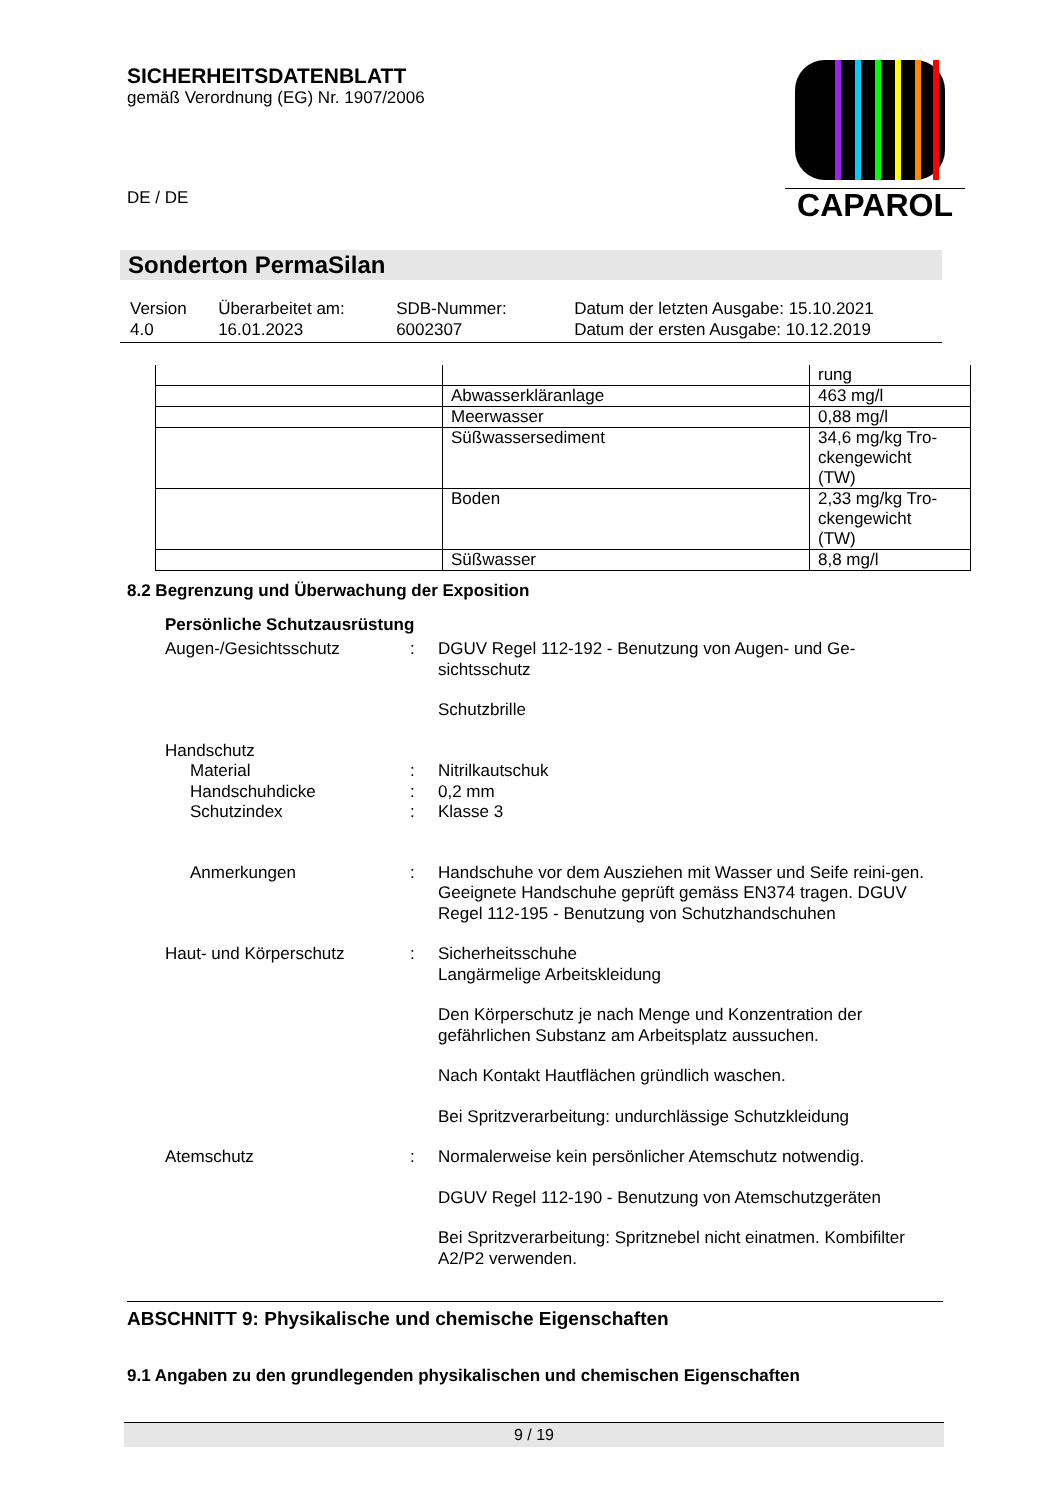SICHERHEITSDATENBLATT
gemäß Verordnung (EG) Nr. 1907/2006
DE / DE
CAPAROL
Sonderton PermaSilan
| Version 4.0 | Überarbeitet am: 16.01.2023 | SDB-Nummer: 6002307 | Datum der letzten Ausgabe: 15.10.2021 Datum der ersten Ausgabe: 10.12.2019 |
| | | rung |
| | Abwasserkläranlage | 463 mg/l |
| | Meerwasser | 0,88 mg/l |
| | Süßwassersediment | 34,6 mg/kg Tro- ckengewicht (TW) |
| | Boden | 2,33 mg/kg Tro- ckengewicht (TW) |
| | Süßwasser | 8,8 mg/l |
8.2 Begrenzung und Überwachung der Exposition
Persönliche Schutzausrüstung
Augen-/Gesichtsschutz : DGUV Regel 112-192 - Benutzung von Augen- und Ge-sichtsschutz
Schutzbrille
Handschutz
Material : Nitrilkautschuk
Handschuhdicke : 0,2 mm
Schutzindex : Klasse 3
Anmerkungen : Handschuhe vor dem Ausziehen mit Wasser und Seife reini-gen. Geeignete Handschuhe geprüft gemäss EN374 tragen. DGUV Regel 112-195 - Benutzung von Schutzhandschuhen
Haut- und Körperschutz : Sicherheitsschuhe
Langärmelige Arbeitskleidung
Den Körperschutz je nach Menge und Konzentration der gefährlichen Substanz am Arbeitsplatz aussuchen.
Nach Kontakt Hautflächen gründlich waschen.
Bei Spritzverarbeitung: undurchlässige Schutzkleidung
Atemschutz : Normalerweise kein persönlicher Atemschutz notwendig.
DGUV Regel 112-190 - Benutzung von Atemschutzgeräten
Bei Spritzverarbeitung: Spritznebel nicht einatmen. Kombifilter A2/P2 verwenden.
ABSCHNITT 9: Physikalische und chemische Eigenschaften
9.1 Angaben zu den grundlegenden physikalischen und chemischen Eigenschaften
9 / 19